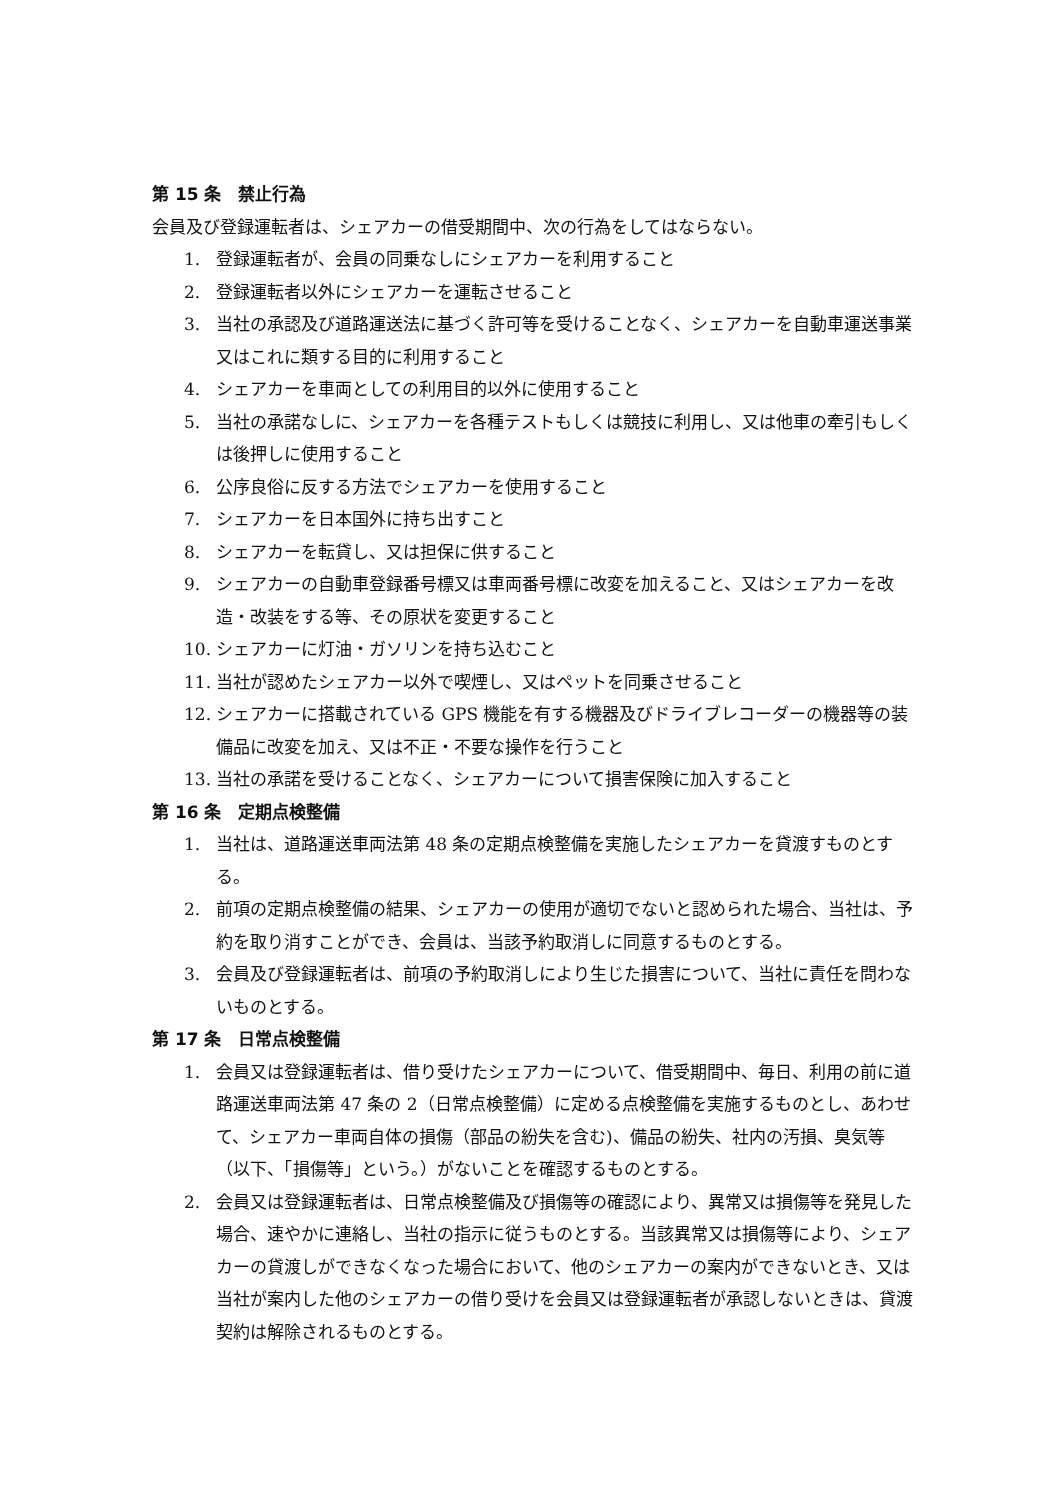第 15 条　禁止行為
会員及び登録運転者は、シェアカーの借受期間中、次の行為をしてはならない。
1. 登録運転者が、会員の同乗なしにシェアカーを利用すること
2. 登録運転者以外にシェアカーを運転させること
3. 当社の承認及び道路運送法に基づく許可等を受けることなく、シェアカーを自動車運送事業又はこれに類する目的に利用すること
4. シェアカーを車両としての利用目的以外に使用すること
5. 当社の承諾なしに、シェアカーを各種テストもしくは競技に利用し、又は他車の牽引もしくは後押しに使用すること
6. 公序良俗に反する方法でシェアカーを使用すること
7. シェアカーを日本国外に持ち出すこと
8. シェアカーを転貸し、又は担保に供すること
9. シェアカーの自動車登録番号標又は車両番号標に改変を加えること、又はシェアカーを改造・改装をする等、その原状を変更すること
10. シェアカーに灯油・ガソリンを持ち込むこと
11. 当社が認めたシェアカー以外で喫煙し、又はペットを同乗させること
12. シェアカーに搭載されている GPS 機能を有する機器及びドライブレコーダーの機器等の装備品に改変を加え、又は不正・不要な操作を行うこと
13. 当社の承諾を受けることなく、シェアカーについて損害保険に加入すること
第 16 条　定期点検整備
1. 当社は、道路運送車両法第 48 条の定期点検整備を実施したシェアカーを貸渡すものとする。
2. 前項の定期点検整備の結果、シェアカーの使用が適切でないと認められた場合、当社は、予約を取り消すことができ、会員は、当該予約取消しに同意するものとする。
3. 会員及び登録運転者は、前項の予約取消しにより生じた損害について、当社に責任を問わないものとする。
第 17 条　日常点検整備
1. 会員又は登録運転者は、借り受けたシェアカーについて、借受期間中、毎日、利用の前に道路運送車両法第 47 条の 2（日常点検整備）に定める点検整備を実施するものとし、あわせて、シェアカー車両自体の損傷（部品の紛失を含む)、備品の紛失、社内の汚損、臭気等（以下、「損傷等」という。）がないことを確認するものとする。
2. 会員又は登録運転者は、日常点検整備及び損傷等の確認により、異常又は損傷等を発見した場合、速やかに連絡し、当社の指示に従うものとする。当該異常又は損傷等により、シェアカーの貸渡しができなくなった場合において、他のシェアカーの案内ができないとき、又は当社が案内した他のシェアカーの借り受けを会員又は登録運転者が承認しないときは、貸渡契約は解除されるものとする。